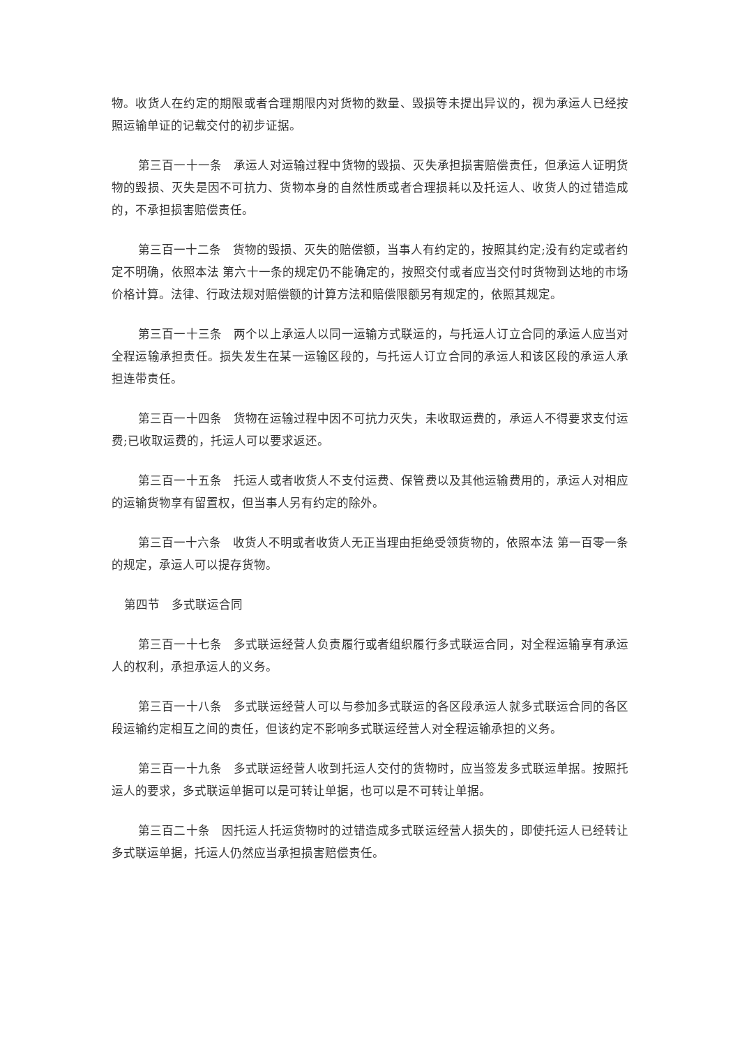物。收货人在约定的期限或者合理期限内对货物的数量、毁损等未提出异议的，视为承运人已经按照运输单证的记载交付的初步证据。
第三百一十一条　承运人对运输过程中货物的毁损、灭失承担损害赔偿责任，但承运人证明货物的毁损、灭失是因不可抗力、货物本身的自然性质或者合理损耗以及托运人、收货人的过错造成的，不承担损害赔偿责任。
第三百一十二条　货物的毁损、灭失的赔偿额，当事人有约定的，按照其约定;没有约定或者约定不明确，依照本法 第六十一条的规定仍不能确定的，按照交付或者应当交付时货物到达地的市场价格计算。法律、行政法规对赔偿额的计算方法和赔偿限额另有规定的，依照其规定。
第三百一十三条　两个以上承运人以同一运输方式联运的，与托运人订立合同的承运人应当对全程运输承担责任。损失发生在某一运输区段的，与托运人订立合同的承运人和该区段的承运人承担连带责任。
第三百一十四条　货物在运输过程中因不可抗力灭失，未收取运费的，承运人不得要求支付运费;已收取运费的，托运人可以要求返还。
第三百一十五条　托运人或者收货人不支付运费、保管费以及其他运输费用的，承运人对相应的运输货物享有留置权，但当事人另有约定的除外。
第三百一十六条　收货人不明或者收货人无正当理由拒绝受领货物的，依照本法 第一百零一条的规定，承运人可以提存货物。
第四节　多式联运合同
第三百一十七条　多式联运经营人负责履行或者组织履行多式联运合同，对全程运输享有承运人的权利，承担承运人的义务。
第三百一十八条　多式联运经营人可以与参加多式联运的各区段承运人就多式联运合同的各区段运输约定相互之间的责任，但该约定不影响多式联运经营人对全程运输承担的义务。
第三百一十九条　多式联运经营人收到托运人交付的货物时，应当签发多式联运单据。按照托运人的要求，多式联运单据可以是可转让单据，也可以是不可转让单据。
第三百二十条　因托运人托运货物时的过错造成多式联运经营人损失的，即使托运人已经转让多式联运单据，托运人仍然应当承担损害赔偿责任。